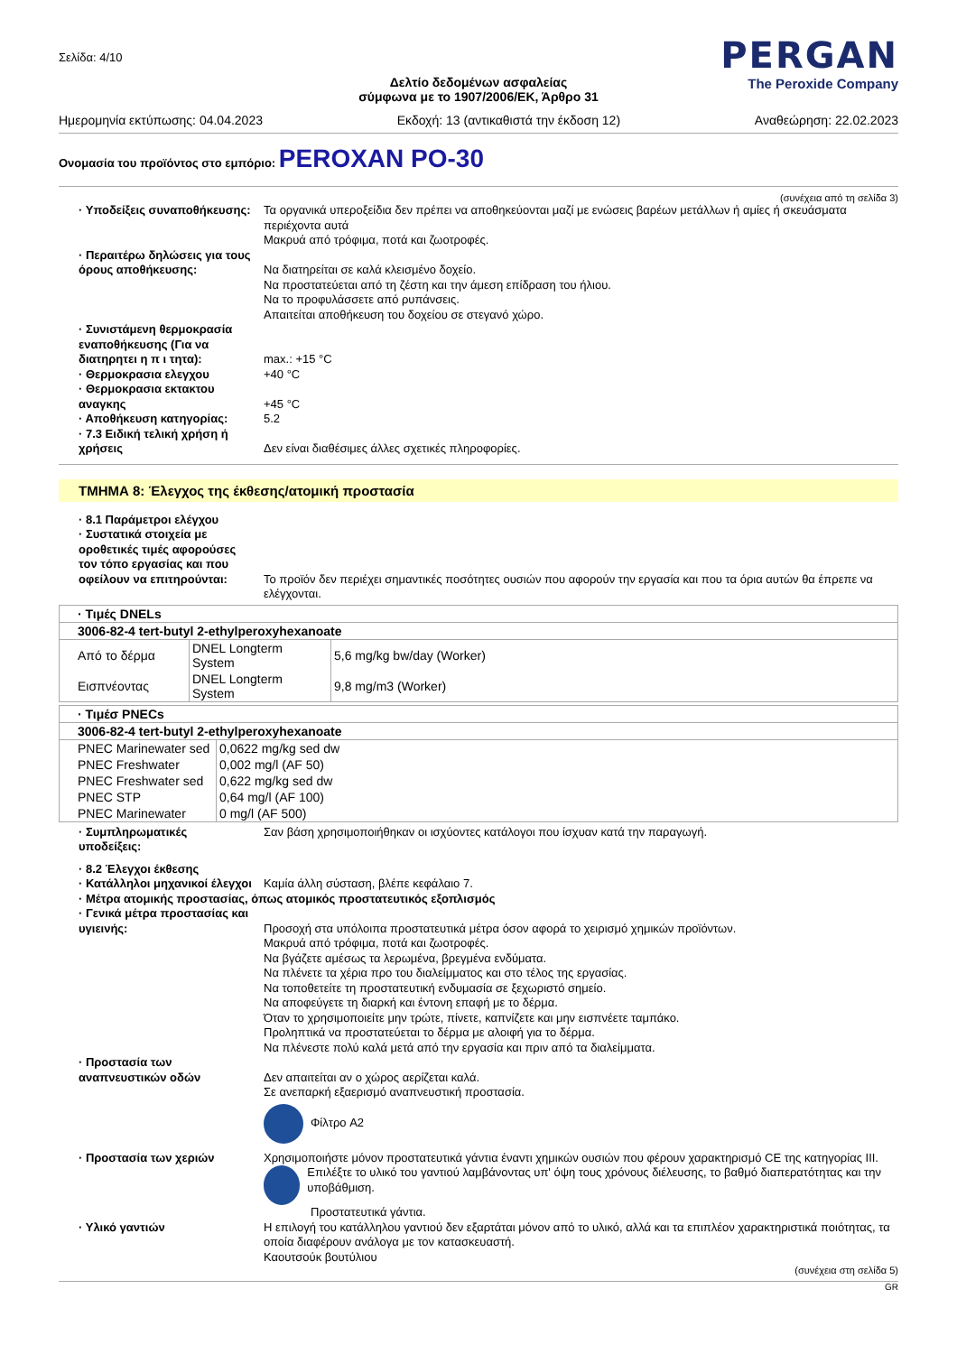Σελίδα: 4/10
PERGAN
The Peroxide Company
Δελτίο δεδομένων ασφαλείας
σύμφωνα με το 1907/2006/ΕΚ, Άρθρο 31
Ημερομηνία εκτύπωσης: 04.04.2023 Εκδοχή: 13 (αντικαθιστά την έκδοση 12) Αναθεώρηση: 22.02.2023
Ονομασία του προϊόντος στο εμπόριο: PEROXAN PO-30
(συνέχεια από τη σελίδα 3)
· Υποδείξεις συναποθήκευσης:
Τα οργανικά υπεροξείδια δεν πρέπει να αποθηκεύονται μαζί με ενώσεις βαρέων μετάλλων ή αμίες ή σκευάσματα περιέχοντα αυτά
Μακρυά από τρόφιμα, ποτά και ζωοτροφές.
· Περαιτέρω δηλώσεις για τους όρους αποθήκευσης:
Να διατηρείται σε καλά κλεισμένο δοχείο.
Να προστατεύεται από τη ζέστη και την άμεση επίδραση του ήλιου.
Να το προφυλάσσετε από ρυπάνσεις.
Απαιτείται αποθήκευση του δοχείου σε στεγανό χώρο.
· Συνιστάμενη θερμοκρασία εναποθήκευσης (Για να διατηρητει η π ι τητα):
max.: +15 °C
· Θερμοκρασια ελεγχου +40 °C
· Θερμοκρασια εκτακτου αναγκης
+45 °C
· Αποθήκευση κατηγορίας: 5.2
· 7.3 Ειδική τελική χρήση ή χρήσεις
Δεν είναι διαθέσιμες άλλες σχετικές πληροφορίες.
ΤΜΗΜΑ 8: Έλεγχος της έκθεσης/ατομική προστασία
· 8.1 Παράμετροι ελέγχου
· Συστατικά στοιχεία με οροθετικές τιμές αφορούσες τον τόπο εργασίας και που οφείλουν να επιτηρούνται:
Το προϊόν δεν περιέχει σημαντικές ποσότητες ουσιών που αφορούν την εργασία και που τα όρια αυτών θα έπρεπε να ελέγχονται.
| · Τιμές DNELs | | |
| --- | --- | --- |
| 3006-82-4 tert-butyl 2-ethylperoxyhexanoate | | |
| Από το δέρμα | DNEL Longterm System | 5,6 mg/kg bw/day (Worker) |
| Εισπνέοντας | DNEL Longterm System | 9,8 mg/m3 (Worker) |
| · Τιμέσ PNECs | |
| --- | --- |
| 3006-82-4 tert-butyl 2-ethylperoxyhexanoate | |
| PNEC Marinewater sed | 0,0622 mg/kg sed dw |
| PNEC Freshwater | 0,002 mg/l (AF 50) |
| PNEC Freshwater sed | 0,622 mg/kg sed dw |
| PNEC STP | 0,64 mg/l (AF 100) |
| PNEC Marinewater | 0 mg/l (AF 500) |
· Συμπληρωματικές υποδείξεις:
Σαν βάση χρησιμοποιήθηκαν οι ισχύοντες κατάλογοι που ίσχυαν κατά την παραγωγή.
· 8.2 Έλεγχοι έκθεσης
· Κατάλληλοι μηχανικοί έλεγχοι
Καμία άλλη σύσταση, βλέπε κεφάλαιο 7.
· Μέτρα ατομικής προστασίας, όπως ατομικός προστατευτικός εξοπλισμός
· Γενικά μέτρα προστασίας και υγιεινής:
Προσοχή στα υπόλοιπα προστατευτικά μέτρα όσον αφορά το χειρισμό χημικών προϊόντων.
Μακρυά από τρόφιμα, ποτά και ζωοτροφές.
Να βγάζετε αμέσως τα λερωμένα, βρεγμένα ενδύματα.
Να πλένετε τα χέρια προ του διαλείμματος και στο τέλος της εργασίας.
Να τοποθετείτε τη προστατευτική ενδυμασία σε ξεχωριστό σημείο.
Να αποφεύγετε τη διαρκή και έντονη επαφή με το δέρμα.
Όταν το χρησιμοποιείτε μην τρώτε, πίνετε, καπνίζετε και μην εισπνέετε ταμπάκο.
Προληπτικά να προστατεύεται το δέρμα με αλοιφή για το δέρμα.
Να πλένεστε πολύ καλά μετά από την εργασία και πριν από τα διαλείμματα.
· Προστασία των αναπνευστικών οδών
Δεν απαιτείται αν ο χώρος αερίζεται καλά.
Σε ανεπαρκή εξαερισμό αναπνευστική προστασία.
Φίλτρο A2
· Προστασία των χεριών Χρησιμοποιήστε μόνον προστατευτικά γάντια έναντι χημικών ουσιών που φέρουν χαρακτηρισμό CE της κατηγορίας III.
Επιλέξτε το υλικό του γαντιού λαμβάνοντας υπ' όψη τους χρόνους διέλευσης, το βαθμό διαπερατότητας και την υποβάθμιση.
Προστατευτικά γάντια.
· Υλικό γαντιών Η επιλογή του κατάλληλου γαντιού δεν εξαρτάται μόνον από το υλικό, αλλά και τα επιπλέον χαρακτηριστικά ποιότητας, τα οποία διαφέρουν ανάλογα με τον κατασκευαστή.
Καουτσούκ βουτύλιου
(συνέχεια στη σελίδα 5)
GR